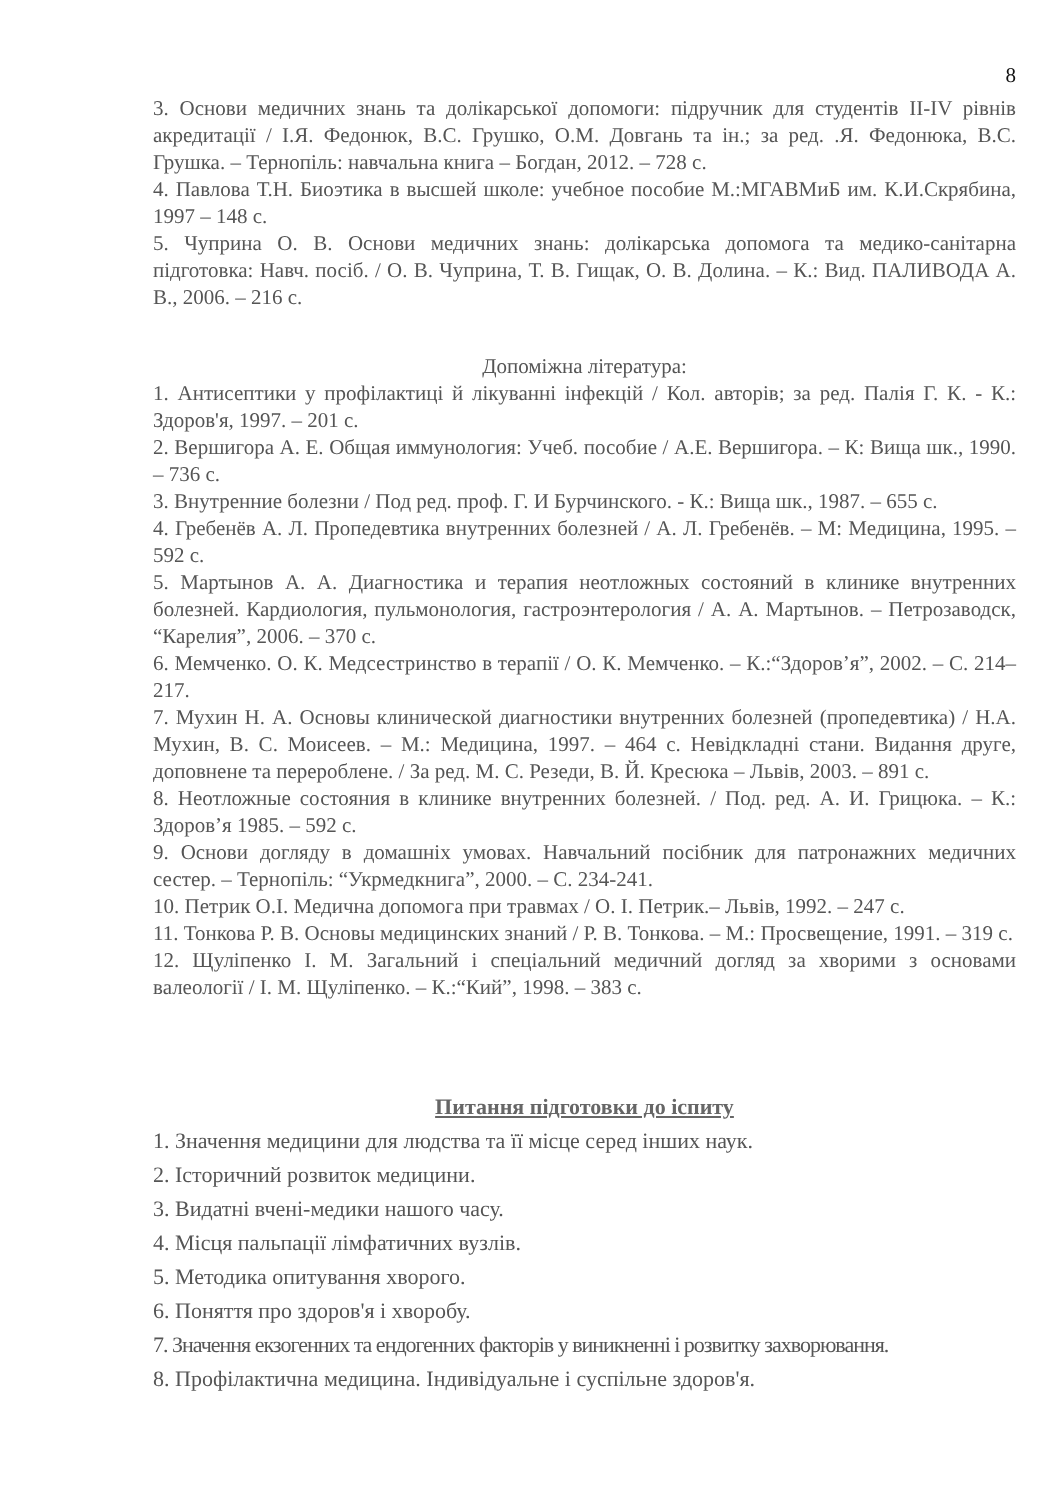8
3. Основи медичних знань та долікарської допомоги: підручник для студентів II-IV рівнів акредитації / І.Я. Федонюк, В.С. Грушко, О.М. Довгань та ін.; за ред. .Я. Федонюка, В.С. Грушка. – Тернопіль: навчальна книга – Богдан, 2012. – 728 с.
4. Павлова Т.Н. Биоэтика в высшей школе: учебное пособие М.:МГАВМиБ им. К.И.Скрябина, 1997 – 148 с.
5. Чуприна О. В. Основи медичних знань: долікарська допомога та медико-санітарна підготовка: Навч. посіб. / О. В. Чуприна, Т. В. Гищак, О. В. Долина. – К.: Вид. ПАЛИВОДА А. В., 2006. – 216 с.
Допоміжна література:
1. Антисептики у профілактиці й лікуванні інфекцій / Кол. авторів; за ред. Палія Г. К. - К.: Здоров'я, 1997. – 201 с.
2. Вершигора А. Е. Общая иммунология: Учеб. пособие / А.Е. Вершигора. – К: Вища шк., 1990. – 736 с.
3. Внутренние болезни / Под ред. проф. Г. И Бурчинского. - К.: Вища шк., 1987. – 655 с.
4. Гребенёв А. Л. Пропедевтика внутренних болезней / А. Л. Гребенёв. – М: Медицина, 1995. – 592 с.
5. Мартынов А. А. Диагностика и терапия неотложных состояний в клинике внутренних болезней. Кардиология, пульмонология, гастроэнтерология / А. А. Мартынов. – Петрозаводск, “Карелия”, 2006. – 370 с.
6. Мемченко. О. К. Медсестринство в терапії / О. К. Мемченко. – К.:“Здоров’я”, 2002. – С. 214–217.
7. Мухин Н. А. Основы клинической диагностики внутренних болезней (пропедевтика) / Н.А. Мухин, В. С. Моисеев. – М.: Медицина, 1997. – 464 с. Невідкладні стани. Видання друге, доповнене та перероблене. / За ред. М. С. Резеди, В. Й. Кресюка – Львів, 2003. – 891 с.
8. Неотложные состояния в клинике внутренних болезней. / Под. ред. А. И. Грицюка. – К.: Здоров’я 1985. – 592 с.
9. Основи догляду в домашніх умовах. Навчальний посібник для патронажних медичних сестер. – Тернопіль: “Укрмедкнига”, 2000. – С. 234-241.
10. Петрик О.І. Медична допомога при травмах / О. І. Петрик.– Львів, 1992. – 247 с.
11. Тонкова Р. В. Основы медицинских знаний / Р. В. Тонкова. – М.: Просвещение, 1991. – 319 с.
12. Щуліпенко І. М. Загальний і спеціальний медичний догляд за хворими з основами валеології / І. М. Щуліпенко. – К.:“Кий”, 1998. – 383 с.
Питання підготовки до іспиту
1. Значення медицини для людства та її місце серед інших наук.
2. Історичний розвиток медицини.
3. Видатні вчені-медики нашого часу.
4. Місця пальпації лімфатичних вузлів.
5. Методика опитування хворого.
6. Поняття про здоров'я і хворобу.
7. Значення екзогенних та ендогенних факторів у виникненні і розвитку захворювання.
8. Профілактична медицина. Індивідуальне і суспільне здоров'я.